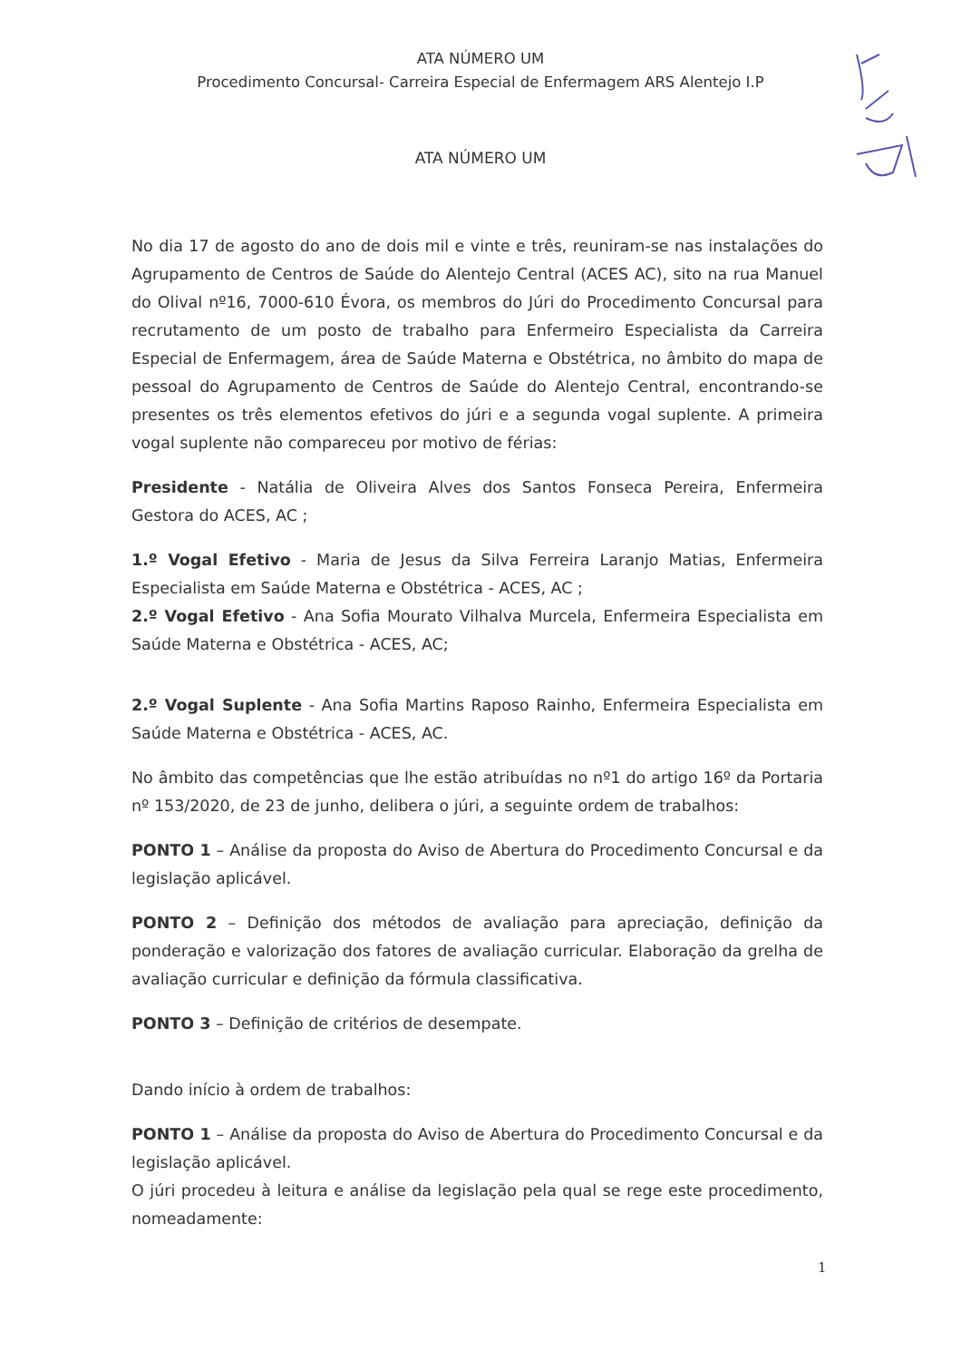ATA NÚMERO UM
Procedimento Concursal- Carreira Especial de Enfermagem ARS Alentejo I.P
ATA NÚMERO UM
No dia 17 de agosto do ano de dois mil e vinte e três, reuniram-se nas instalações do Agrupamento de Centros de Saúde do Alentejo Central (ACES AC), sito na rua Manuel do Olival nº16, 7000-610 Évora, os membros do Júri do Procedimento Concursal para recrutamento de um posto de trabalho para Enfermeiro Especialista da Carreira Especial de Enfermagem, área de Saúde Materna e Obstétrica, no âmbito do mapa de pessoal do Agrupamento de Centros de Saúde do Alentejo Central, encontrando-se presentes os três elementos efetivos do júri e a segunda vogal suplente. A primeira vogal suplente não compareceu por motivo de férias:
Presidente - Natália de Oliveira Alves dos Santos Fonseca Pereira, Enfermeira Gestora do ACES, AC ;
1.º Vogal Efetivo - Maria de Jesus da Silva Ferreira Laranjo Matias, Enfermeira Especialista em Saúde Materna e Obstétrica - ACES, AC ;
2.º Vogal Efetivo - Ana Sofia Mourato Vilhalva Murcela, Enfermeira Especialista em Saúde Materna e Obstétrica - ACES, AC;
2.º Vogal Suplente - Ana Sofia Martins Raposo Rainho, Enfermeira Especialista em Saúde Materna e Obstétrica - ACES, AC.
No âmbito das competências que lhe estão atribuídas no nº1 do artigo 16º da Portaria nº 153/2020, de 23 de junho, delibera o júri, a seguinte ordem de trabalhos:
PONTO 1 – Análise da proposta do Aviso de Abertura do Procedimento Concursal e da legislação aplicável.
PONTO 2 – Definição dos métodos de avaliação para apreciação, definição da ponderação e valorização dos fatores de avaliação curricular. Elaboração da grelha de avaliação curricular e definição da fórmula classificativa.
PONTO 3 – Definição de critérios de desempate.
Dando início à ordem de trabalhos:
PONTO 1 – Análise da proposta do Aviso de Abertura do Procedimento Concursal e da legislação aplicável.
O júri procedeu à leitura e análise da legislação pela qual se rege este procedimento, nomeadamente:
1